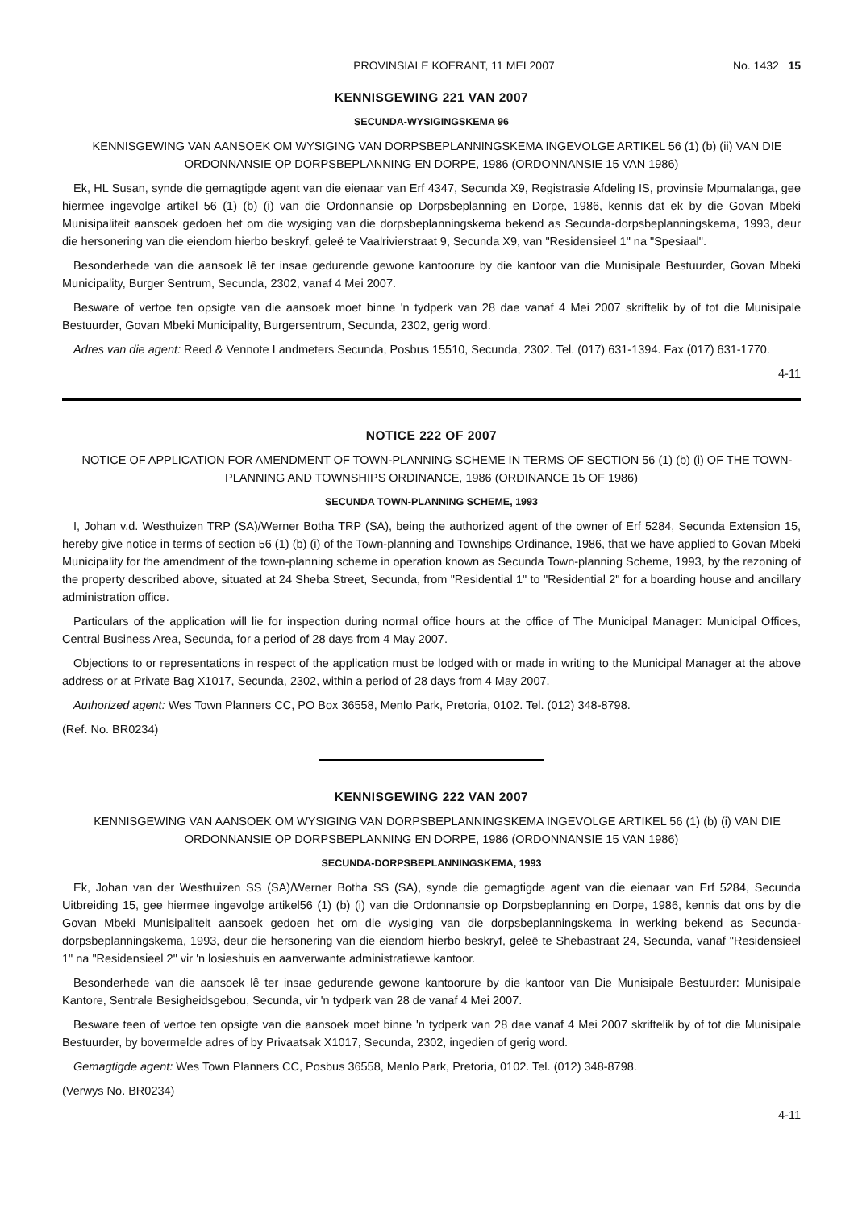PROVINSIALE KOERANT, 11 MEI 2007 No. 1432 15
KENNISGEWING 221 VAN 2007
SECUNDA-WYSIGINGSKEMA 96
KENNISGEWING VAN AANSOEK OM WYSIGING VAN DORPSBEPLANNINGSKEMA INGEVOLGE ARTIKEL 56 (1) (b) (ii) VAN DIE ORDONNANSIE OP DORPSBEPLANNING EN DORPE, 1986 (ORDONNANSIE 15 VAN 1986)
Ek, HL Susan, synde die gemagtigde agent van die eienaar van Erf 4347, Secunda X9, Registrasie Afdeling IS, provinsie Mpumalanga, gee hiermee ingevolge artikel 56 (1) (b) (i) van die Ordonnansie op Dorpsbeplanning en Dorpe, 1986, kennis dat ek by die Govan Mbeki Munisipaliteit aansoek gedoen het om die wysiging van die dorpsbeplanningskema bekend as Secunda-dorpsbeplanningskema, 1993, deur die hersonering van die eiendom hierbo beskryf, geleë te Vaalrivierstraat 9, Secunda X9, van "Residensieel 1" na "Spesiaal".
Besonderhede van die aansoek lê ter insae gedurende gewone kantoorure by die kantoor van die Munisipale Bestuurder, Govan Mbeki Municipality, Burger Sentrum, Secunda, 2302, vanaf 4 Mei 2007.
Besware of vertoe ten opsigte van die aansoek moet binne 'n tydperk van 28 dae vanaf 4 Mei 2007 skriftelik by of tot die Munisipale Bestuurder, Govan Mbeki Municipality, Burgersentrum, Secunda, 2302, gerig word.
Adres van die agent: Reed & Vennote Landmeters Secunda, Posbus 15510, Secunda, 2302. Tel. (017) 631-1394. Fax (017) 631-1770.
4-11
NOTICE 222 OF 2007
NOTICE OF APPLICATION FOR AMENDMENT OF TOWN-PLANNING SCHEME IN TERMS OF SECTION 56 (1) (b) (i) OF THE TOWN-PLANNING AND TOWNSHIPS ORDINANCE, 1986 (ORDINANCE 15 OF 1986)
SECUNDA TOWN-PLANNING SCHEME, 1993
I, Johan v.d. Westhuizen TRP (SA)/Werner Botha TRP (SA), being the authorized agent of the owner of Erf 5284, Secunda Extension 15, hereby give notice in terms of section 56 (1) (b) (i) of the Town-planning and Townships Ordinance, 1986, that we have applied to Govan Mbeki Municipality for the amendment of the town-planning scheme in operation known as Secunda Town-planning Scheme, 1993, by the rezoning of the property described above, situated at 24 Sheba Street, Secunda, from "Residential 1" to "Residential 2" for a boarding house and ancillary administration office.
Particulars of the application will lie for inspection during normal office hours at the office of The Municipal Manager: Municipal Offices, Central Business Area, Secunda, for a period of 28 days from 4 May 2007.
Objections to or representations in respect of the application must be lodged with or made in writing to the Municipal Manager at the above address or at Private Bag X1017, Secunda, 2302, within a period of 28 days from 4 May 2007.
Authorized agent: Wes Town Planners CC, PO Box 36558, Menlo Park, Pretoria, 0102. Tel. (012) 348-8798.
(Ref. No. BR0234)
KENNISGEWING 222 VAN 2007
KENNISGEWING VAN AANSOEK OM WYSIGING VAN DORPSBEPLANNINGSKEMA INGEVOLGE ARTIKEL 56 (1) (b) (i) VAN DIE ORDONNANSIE OP DORPSBEPLANNING EN DORPE, 1986 (ORDONNANSIE 15 VAN 1986)
SECUNDA-DORPSBEPLANNINGSKEMA, 1993
Ek, Johan van der Westhuizen SS (SA)/Werner Botha SS (SA), synde die gemagtigde agent van die eienaar van Erf 5284, Secunda Uitbreiding 15, gee hiermee ingevolge artikel56 (1) (b) (i) van die Ordonnansie op Dorpsbeplanning en Dorpe, 1986, kennis dat ons by die Govan Mbeki Munisipaliteit aansoek gedoen het om die wysiging van die dorpsbeplanningskema in werking bekend as Secunda-dorpsbeplanningskema, 1993, deur die hersonering van die eiendom hierbo beskryf, geleë te Shebastraat 24, Secunda, vanaf "Residensieel 1" na "Residensieel 2" vir 'n losieshuis en aanverwante administratiewe kantoor.
Besonderhede van die aansoek lê ter insae gedurende gewone kantoorure by die kantoor van Die Munisipale Bestuurder: Munisipale Kantore, Sentrale Besigheidsgebou, Secunda, vir 'n tydperk van 28 de vanaf 4 Mei 2007.
Besware teen of vertoe ten opsigte van die aansoek moet binne 'n tydperk van 28 dae vanaf 4 Mei 2007 skriftelik by of tot die Munisipale Bestuurder, by bovermelde adres of by Privaatsak X1017, Secunda, 2302, ingedien of gerig word.
Gemagtigde agent: Wes Town Planners CC, Posbus 36558, Menlo Park, Pretoria, 0102. Tel. (012) 348-8798.
(Verwys No. BR0234)
4-11